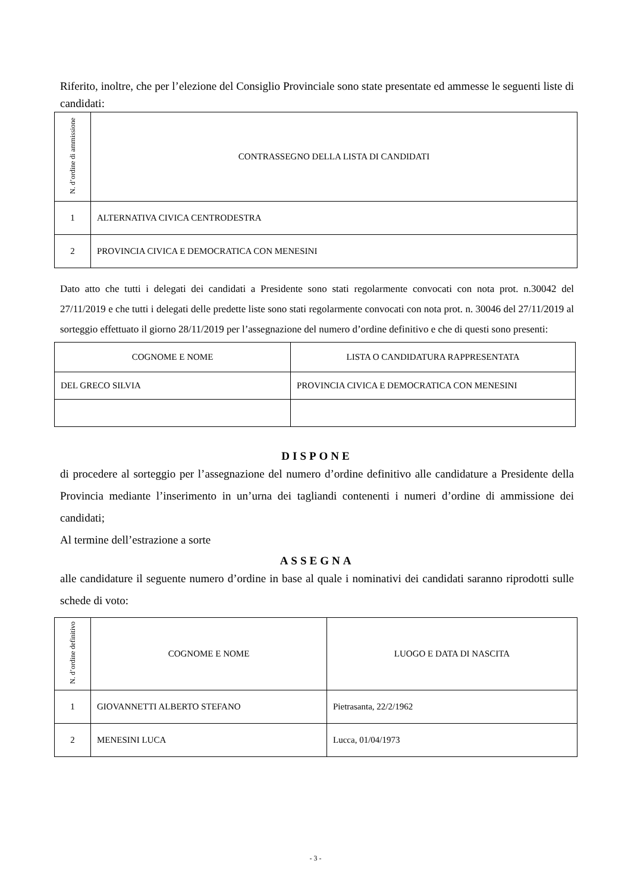Riferito, inoltre, che per l’elezione del Consiglio Provinciale sono state presentate ed ammesse le seguenti liste di candidati:
| N. d’ordine di ammissione | CONTRASSEGNO DELLA LISTA DI CANDIDATI |
| --- | --- |
| 1 | ALTERNATIVA CIVICA CENTRODESTRA |
| 2 | PROVINCIA CIVICA E DEMOCRATICA CON MENESINI |
Dato atto che tutti i delegati dei candidati a Presidente sono stati regolarmente convocati con nota prot. n.30042 del 27/11/2019 e che tutti i delegati delle predette liste sono stati regolarmente convocati con nota prot. n. 30046 del 27/11/2019 al sorteggio effettuato il giorno 28/11/2019 per l’assegnazione del numero d’ordine definitivo e che di questi sono presenti:
| COGNOME E NOME | LISTA O CANDIDATURA RAPPRESENTATA |
| --- | --- |
| DEL GRECO SILVIA | PROVINCIA CIVICA E DEMOCRATICA CON MENESINI |
DISPONE
di procedere al sorteggio per l’assegnazione del numero d’ordine definitivo alle candidature a Presidente della Provincia mediante l’inserimento in un’urna dei tagliandi contenenti i numeri d’ordine di ammissione dei candidati;
Al termine dell’estrazione a sorte
ASSEGNA
alle candidature il seguente numero d’ordine in base al quale i nominativi dei candidati saranno riprodotti sulle schede di voto:
| N. d’ordine definitivo | COGNOME E NOME | LUOGO E DATA DI NASCITA |
| --- | --- | --- |
| 1 | GIOVANNETTI ALBERTO STEFANO | Pietrasanta, 22/2/1962 |
| 2 | MENESINI LUCA | Lucca, 01/04/1973 |
- 3 -